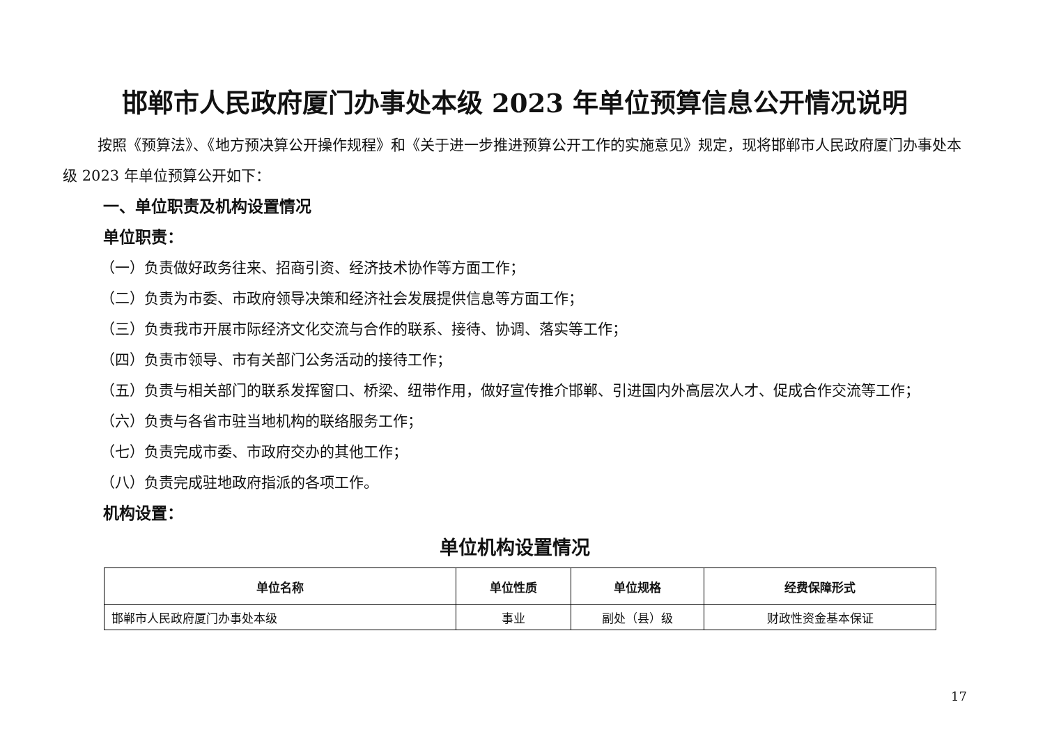邯郸市人民政府厦门办事处本级 2023 年单位预算信息公开情况说明
按照《预算法》、《地方预决算公开操作规程》和《关于进一步推进预算公开工作的实施意见》规定，现将邯郸市人民政府厦门办事处本级 2023 年单位预算公开如下：
一、单位职责及机构设置情况
单位职责：
（一）负责做好政务往来、招商引资、经济技术协作等方面工作；
（二）负责为市委、市政府领导决策和经济社会发展提供信息等方面工作；
（三）负责我市开展市际经济文化交流与合作的联系、接待、协调、落实等工作；
（四）负责市领导、市有关部门公务活动的接待工作；
（五）负责与相关部门的联系发挥窗口、桥梁、纽带作用，做好宣传推介邯郸、引进国内外高层次人才、促成合作交流等工作；
（六）负责与各省市驻当地机构的联络服务工作；
（七）负责完成市委、市政府交办的其他工作；
（八）负责完成驻地政府指派的各项工作。
机构设置：
单位机构设置情况
| 单位名称 | 单位性质 | 单位规格 | 经费保障形式 |
| --- | --- | --- | --- |
| 邯郸市人民政府厦门办事处本级 | 事业 | 副处（县）级 | 财政性资金基本保证 |
17